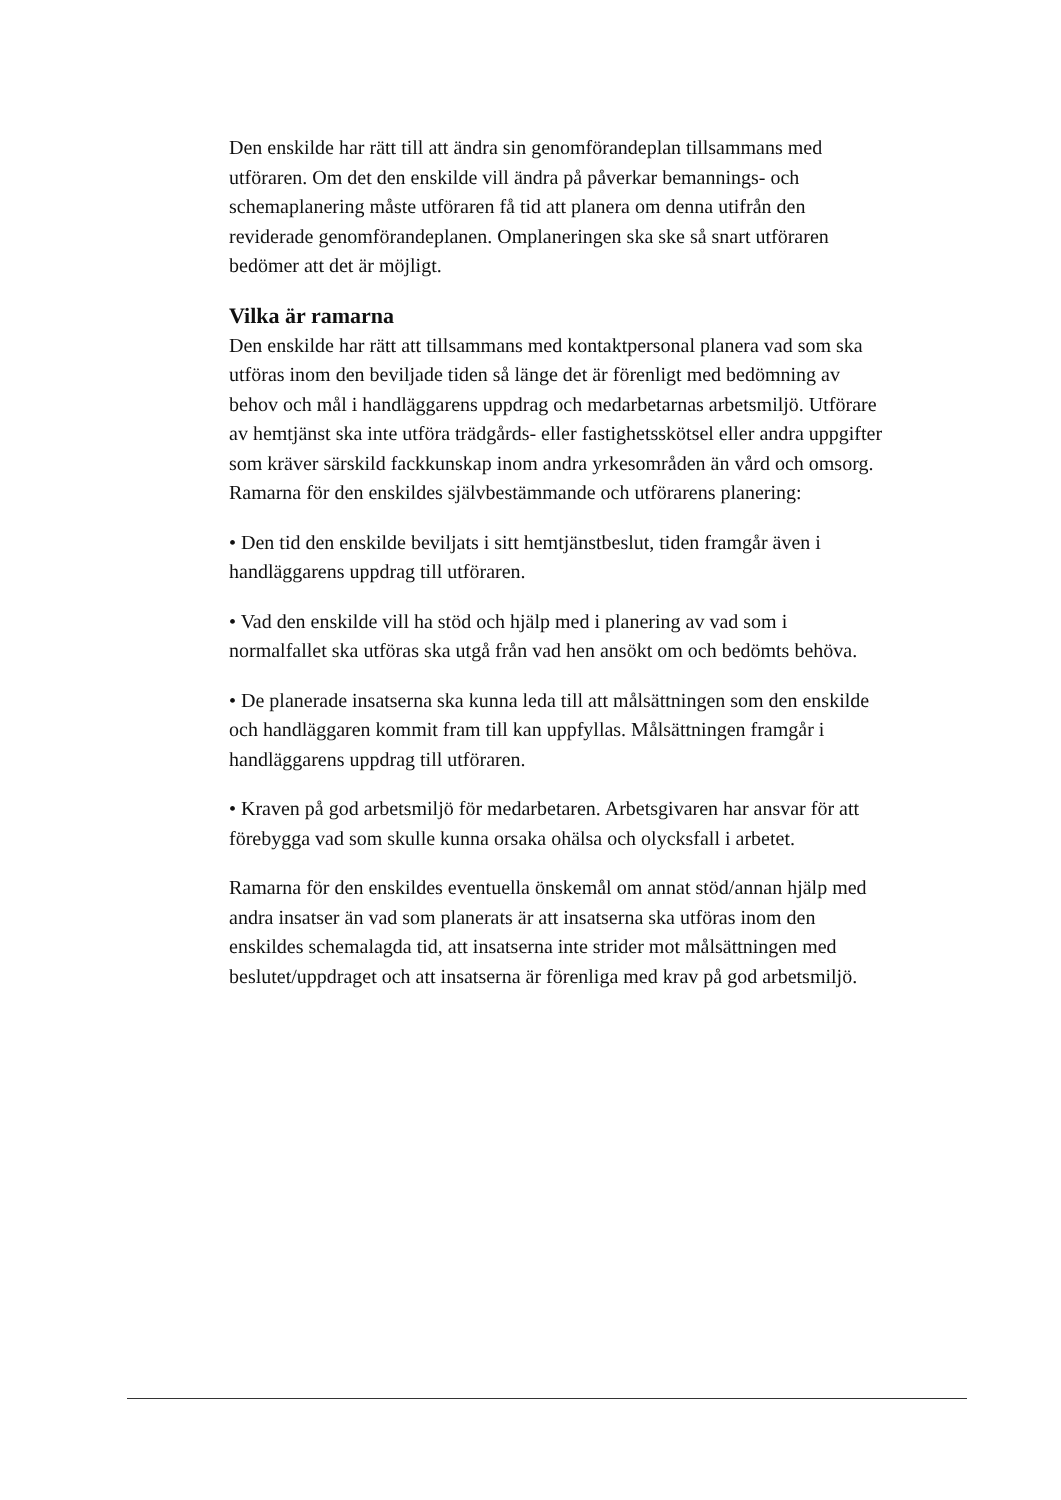Den enskilde har rätt till att ändra sin genomförandeplan tillsammans med utföraren. Om det den enskilde vill ändra på påverkar bemannings- och schemaplanering måste utföraren få tid att planera om denna utifrån den reviderade genomförandeplanen. Omplaneringen ska ske så snart utföraren bedömer att det är möjligt.
Vilka är ramarna
Den enskilde har rätt att tillsammans med kontaktpersonal planera vad som ska utföras inom den beviljade tiden så länge det är förenligt med bedömning av behov och mål i handläggarens uppdrag och medarbetarnas arbetsmiljö. Utförare av hemtjänst ska inte utföra trädgårds- eller fastighetsskötsel eller andra uppgifter som kräver särskild fackkunskap inom andra yrkesområden än vård och omsorg. Ramarna för den enskildes självbestämmande och utförarens planering:
• Den tid den enskilde beviljats i sitt hemtjänstbeslut, tiden framgår även i handläggarens uppdrag till utföraren.
• Vad den enskilde vill ha stöd och hjälp med i planering av vad som i normalfallet ska utföras ska utgå från vad hen ansökt om och bedömts behöva.
• De planerade insatserna ska kunna leda till att målsättningen som den enskilde och handläggaren kommit fram till kan uppfyllas. Målsättningen framgår i handläggarens uppdrag till utföraren.
• Kraven på god arbetsmiljö för medarbetaren. Arbetsgivaren har ansvar för att förebygga vad som skulle kunna orsaka ohälsa och olycksfall i arbetet.
Ramarna för den enskildes eventuella önskemål om annat stöd/annan hjälp med andra insatser än vad som planerats är att insatserna ska utföras inom den enskildes schemalagda tid, att insatserna inte strider mot målsättningen med beslutet/uppdraget och att insatserna är förenliga med krav på god arbetsmiljö.